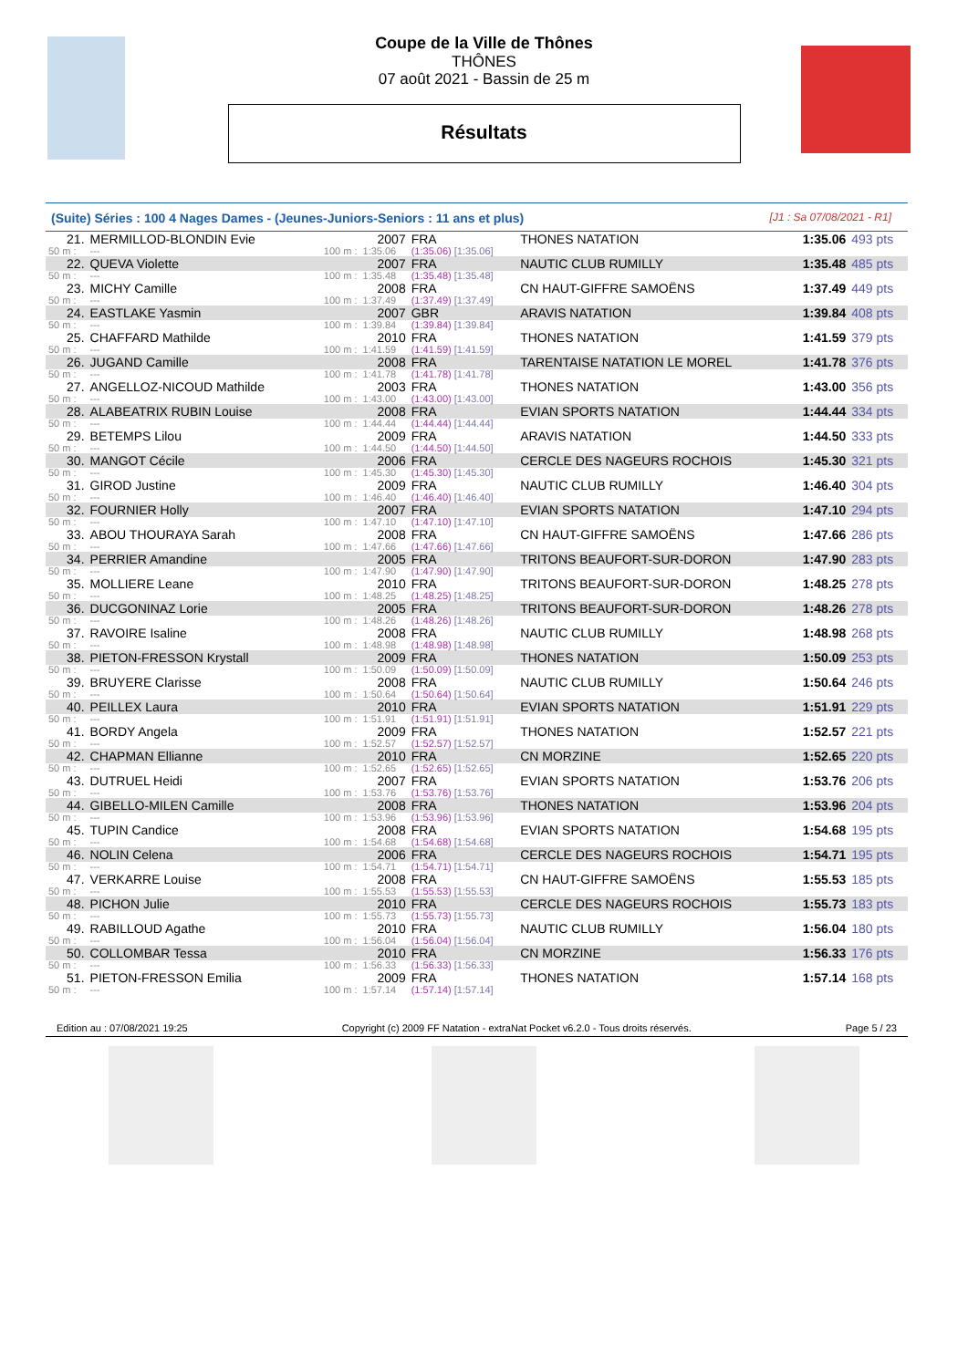Coupe de la Ville de Thônes
THÔNES
07 août 2021 - Bassin de 25 m
Résultats
(Suite) Séries : 100 4 Nages Dames - (Jeunes-Juniors-Seniors : 11 ans et plus) [J1 : Sa 07/08/2021 - R1]
| 21. | MERMILLOD-BLONDIN Evie | | 2007 | FRA | THONES NATATION | 1:35.06 | 493 pts |
| 50 m : | --- | 100 m : | 1:35.06 | (1:35.06) [1:35.06] | | | |
| 22. | QUEVA Violette | | 2007 | FRA | NAUTIC CLUB RUMILLY | 1:35.48 | 485 pts |
| 50 m : | --- | 100 m : | 1:35.48 | (1:35.48) [1:35.48] | | | |
| 23. | MICHY Camille | | 2008 | FRA | CN HAUT-GIFFRE SAMOËNS | 1:37.49 | 449 pts |
| 50 m : | --- | 100 m : | 1:37.49 | (1:37.49) [1:37.49] | | | |
| 24. | EASTLAKE Yasmin | | 2007 | GBR | ARAVIS NATATION | 1:39.84 | 408 pts |
| 50 m : | --- | 100 m : | 1:39.84 | (1:39.84) [1:39.84] | | | |
| 25. | CHAFFARD Mathilde | | 2010 | FRA | THONES NATATION | 1:41.59 | 379 pts |
| 50 m : | --- | 100 m : | 1:41.59 | (1:41.59) [1:41.59] | | | |
| 26. | JUGAND Camille | | 2008 | FRA | TARENTAISE NATATION LE MOREL | 1:41.78 | 376 pts |
| 50 m : | --- | 100 m : | 1:41.78 | (1:41.78) [1:41.78] | | | |
| 27. | ANGELLOZ-NICOUD Mathilde | | 2003 | FRA | THONES NATATION | 1:43.00 | 356 pts |
| 50 m : | --- | 100 m : | 1:43.00 | (1:43.00) [1:43.00] | | | |
| 28. | ALABEATRIX RUBIN Louise | | 2008 | FRA | EVIAN SPORTS NATATION | 1:44.44 | 334 pts |
| 50 m : | --- | 100 m : | 1:44.44 | (1:44.44) [1:44.44] | | | |
| 29. | BETEMPS Lilou | | 2009 | FRA | ARAVIS NATATION | 1:44.50 | 333 pts |
| 50 m : | --- | 100 m : | 1:44.50 | (1:44.50) [1:44.50] | | | |
| 30. | MANGOT Cécile | | 2006 | FRA | CERCLE DES NAGEURS ROCHOIS | 1:45.30 | 321 pts |
| 50 m : | --- | 100 m : | 1:45.30 | (1:45.30) [1:45.30] | | | |
| 31. | GIROD Justine | | 2009 | FRA | NAUTIC CLUB RUMILLY | 1:46.40 | 304 pts |
| 50 m : | --- | 100 m : | 1:46.40 | (1:46.40) [1:46.40] | | | |
| 32. | FOURNIER Holly | | 2007 | FRA | EVIAN SPORTS NATATION | 1:47.10 | 294 pts |
| 50 m : | --- | 100 m : | 1:47.10 | (1:47.10) [1:47.10] | | | |
| 33. | ABOU THOURAYA Sarah | | 2008 | FRA | CN HAUT-GIFFRE SAMOËNS | 1:47.66 | 286 pts |
| 50 m : | --- | 100 m : | 1:47.66 | (1:47.66) [1:47.66] | | | |
| 34. | PERRIER Amandine | | 2005 | FRA | TRITONS BEAUFORT-SUR-DORON | 1:47.90 | 283 pts |
| 50 m : | --- | 100 m : | 1:47.90 | (1:47.90) [1:47.90] | | | |
| 35. | MOLLIERE Leane | | 2010 | FRA | TRITONS BEAUFORT-SUR-DORON | 1:48.25 | 278 pts |
| 50 m : | --- | 100 m : | 1:48.25 | (1:48.25) [1:48.25] | | | |
| 36. | DUCGONINAZ Lorie | | 2005 | FRA | TRITONS BEAUFORT-SUR-DORON | 1:48.26 | 278 pts |
| 50 m : | --- | 100 m : | 1:48.26 | (1:48.26) [1:48.26] | | | |
| 37. | RAVOIRE Isaline | | 2008 | FRA | NAUTIC CLUB RUMILLY | 1:48.98 | 268 pts |
| 50 m : | --- | 100 m : | 1:48.98 | (1:48.98) [1:48.98] | | | |
| 38. | PIETON-FRESSON Krystall | | 2009 | FRA | THONES NATATION | 1:50.09 | 253 pts |
| 50 m : | --- | 100 m : | 1:50.09 | (1:50.09) [1:50.09] | | | |
| 39. | BRUYERE Clarisse | | 2008 | FRA | NAUTIC CLUB RUMILLY | 1:50.64 | 246 pts |
| 50 m : | --- | 100 m : | 1:50.64 | (1:50.64) [1:50.64] | | | |
| 40. | PEILLEX Laura | | 2010 | FRA | EVIAN SPORTS NATATION | 1:51.91 | 229 pts |
| 50 m : | --- | 100 m : | 1:51.91 | (1:51.91) [1:51.91] | | | |
| 41. | BORDY Angela | | 2009 | FRA | THONES NATATION | 1:52.57 | 221 pts |
| 50 m : | --- | 100 m : | 1:52.57 | (1:52.57) [1:52.57] | | | |
| 42. | CHAPMAN Ellianne | | 2010 | FRA | CN MORZINE | 1:52.65 | 220 pts |
| 50 m : | --- | 100 m : | 1:52.65 | (1:52.65) [1:52.65] | | | |
| 43. | DUTRUEL Heidi | | 2007 | FRA | EVIAN SPORTS NATATION | 1:53.76 | 206 pts |
| 50 m : | --- | 100 m : | 1:53.76 | (1:53.76) [1:53.76] | | | |
| 44. | GIBELLO-MILEN Camille | | 2008 | FRA | THONES NATATION | 1:53.96 | 204 pts |
| 50 m : | --- | 100 m : | 1:53.96 | (1:53.96) [1:53.96] | | | |
| 45. | TUPIN Candice | | 2008 | FRA | EVIAN SPORTS NATATION | 1:54.68 | 195 pts |
| 50 m : | --- | 100 m : | 1:54.68 | (1:54.68) [1:54.68] | | | |
| 46. | NOLIN Celena | | 2006 | FRA | CERCLE DES NAGEURS ROCHOIS | 1:54.71 | 195 pts |
| 50 m : | --- | 100 m : | 1:54.71 | (1:54.71) [1:54.71] | | | |
| 47. | VERKARRE Louise | | 2008 | FRA | CN HAUT-GIFFRE SAMOËNS | 1:55.53 | 185 pts |
| 50 m : | --- | 100 m : | 1:55.53 | (1:55.53) [1:55.53] | | | |
| 48. | PICHON Julie | | 2010 | FRA | CERCLE DES NAGEURS ROCHOIS | 1:55.73 | 183 pts |
| 50 m : | --- | 100 m : | 1:55.73 | (1:55.73) [1:55.73] | | | |
| 49. | RABILLOUD Agathe | | 2010 | FRA | NAUTIC CLUB RUMILLY | 1:56.04 | 180 pts |
| 50 m : | --- | 100 m : | 1:56.04 | (1:56.04) [1:56.04] | | | |
| 50. | COLLOMBAR Tessa | | 2010 | FRA | CN MORZINE | 1:56.33 | 176 pts |
| 50 m : | --- | 100 m : | 1:56.33 | (1:56.33) [1:56.33] | | | |
| 51. | PIETON-FRESSON Emilia | | 2009 | FRA | THONES NATATION | 1:57.14 | 168 pts |
| 50 m : | --- | 100 m : | 1:57.14 | (1:57.14) [1:57.14] | | | |
Edition au : 07/08/2021 19:25 Copyright (c) 2009 FF Natation - extraNat Pocket v6.2.0 - Tous droits réservés. Page 5 / 23